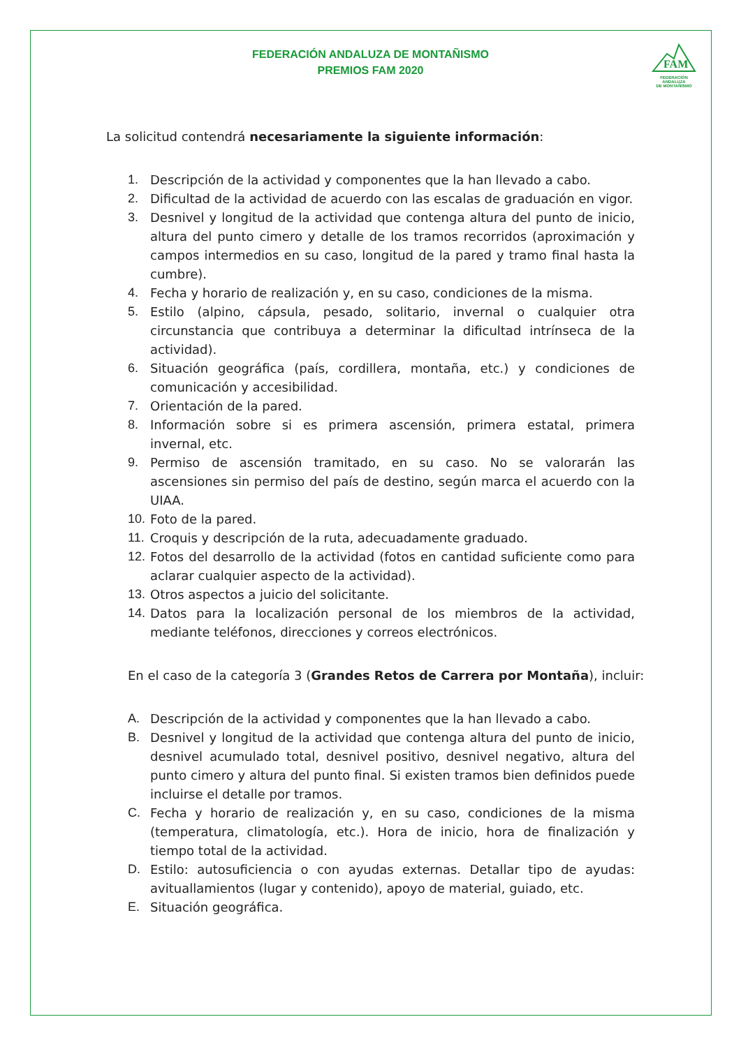FEDERACIÓN ANDALUZA DE MONTAÑISMO
PREMIOS FAM 2020
FAM
FEDERACIÓN ANDALUZA
DE MONTAÑISMO
La solicitud contendrá necesariamente la siguiente información:
1. Descripción de la actividad y componentes que la han llevado a cabo.
2. Dificultad de la actividad de acuerdo con las escalas de graduación en vigor.
3. Desnivel y longitud de la actividad que contenga altura del punto de inicio, altura del punto cimero y detalle de los tramos recorridos (aproximación y campos intermedios en su caso, longitud de la pared y tramo final hasta la cumbre).
4. Fecha y horario de realización y, en su caso, condiciones de la misma.
5. Estilo (alpino, cápsula, pesado, solitario, invernal o cualquier otra circunstancia que contribuya a determinar la dificultad intrínseca de la actividad).
6. Situación geográfica (país, cordillera, montaña, etc.) y condiciones de comunicación y accesibilidad.
7. Orientación de la pared.
8. Información sobre si es primera ascensión, primera estatal, primera invernal, etc.
9. Permiso de ascensión tramitado, en su caso. No se valorarán las ascensiones sin permiso del país de destino, según marca el acuerdo con la UIAA.
10. Foto de la pared.
11. Croquis y descripción de la ruta, adecuadamente graduado.
12. Fotos del desarrollo de la actividad (fotos en cantidad suficiente como para aclarar cualquier aspecto de la actividad).
13. Otros aspectos a juicio del solicitante.
14. Datos para la localización personal de los miembros de la actividad, mediante teléfonos, direcciones y correos electrónicos.
En el caso de la categoría 3 (Grandes Retos de Carrera por Montaña), incluir:
A. Descripción de la actividad y componentes que la han llevado a cabo.
B. Desnivel y longitud de la actividad que contenga altura del punto de inicio, desnivel acumulado total, desnivel positivo, desnivel negativo, altura del punto cimero y altura del punto final. Si existen tramos bien definidos puede incluirse el detalle por tramos.
C. Fecha y horario de realización y, en su caso, condiciones de la misma (temperatura, climatología, etc.). Hora de inicio, hora de finalización y tiempo total de la actividad.
D. Estilo: autosuficiencia o con ayudas externas. Detallar tipo de ayudas: avituallamientos (lugar y contenido), apoyo de material, guiado, etc.
E. Situación geográfica.